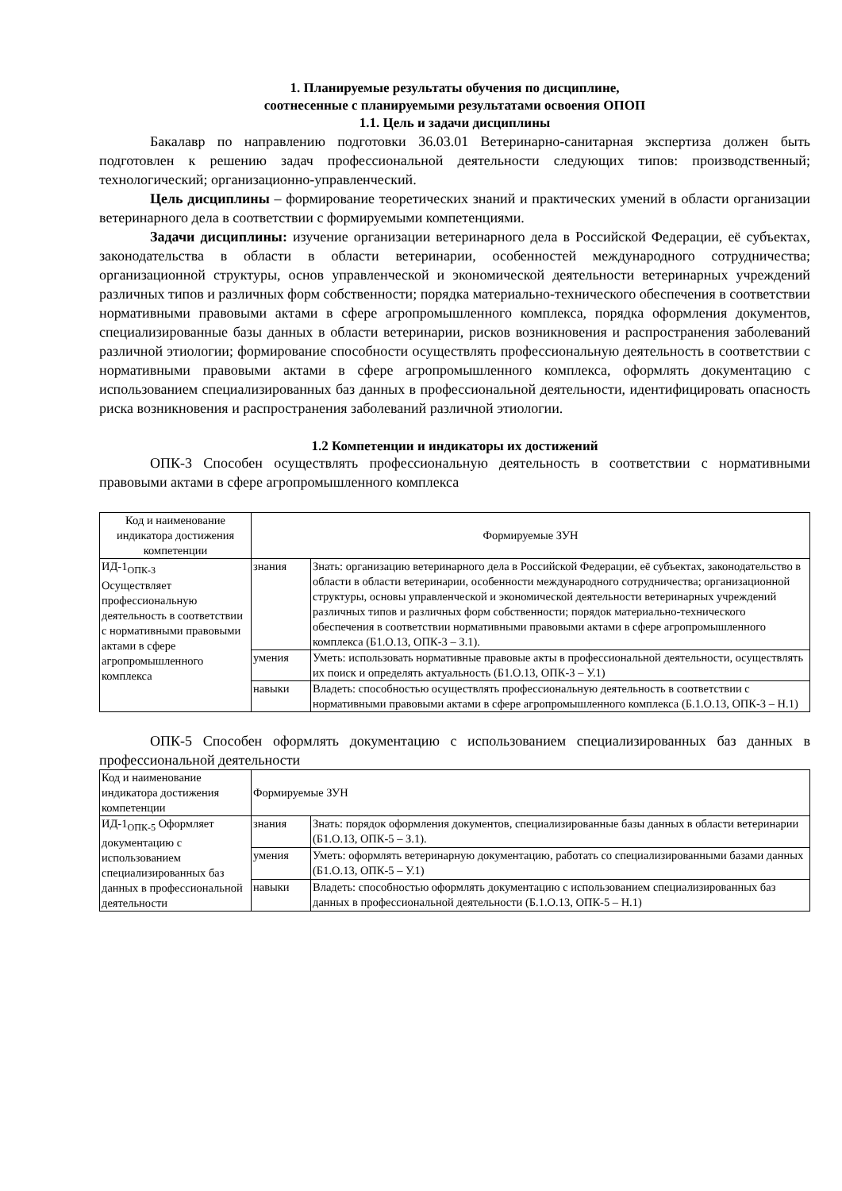1. Планируемые результаты обучения по дисциплине,
соотнесенные с планируемыми результатами освоения ОПОП
1.1. Цель и задачи дисциплины
Бакалавр по направлению подготовки 36.03.01 Ветеринарно-санитарная экспертиза должен быть подготовлен к решению задач профессиональной деятельности следующих типов: производственный; технологический; организационно-управленческий.
Цель дисциплины – формирование теоретических знаний и практических умений в области организации ветеринарного дела в соответствии с формируемыми компетенциями.
Задачи дисциплины: изучение организации ветеринарного дела в Российской Федерации, её субъектах, законодательства в области в области ветеринарии, особенностей международного сотрудничества; организационной структуры, основ управленческой и экономической деятельности ветеринарных учреждений различных типов и различных форм собственности; порядка материально-технического обеспечения в соответствии нормативными правовыми актами в сфере агропромышленного комплекса, порядка оформления документов, специализированные базы данных в области ветеринарии, рисков возникновения и распространения заболеваний различной этиологии; формирование способности осуществлять профессиональную деятельность в соответствии с нормативными правовыми актами в сфере агропромышленного комплекса, оформлять документацию с использованием специализированных баз данных в профессиональной деятельности, идентифицировать опасность риска возникновения и распространения заболеваний различной этиологии.
1.2 Компетенции и индикаторы их достижений
ОПК-3 Способен осуществлять профессиональную деятельность в соответствии с нормативными правовыми актами в сфере агропромышленного комплекса
| Код и наименование индикатора достижения компетенции | Формируемые ЗУН | |
| ИД-1<sub>ОПК-3</sub> Осуществляет профессиональную деятельность в соответствии с нормативными правовыми актами в сфере агропромышленного комплекса | знания | Знать: организацию ветеринарного дела в Российской Федерации, её субъектах, законодательство в области в области ветеринарии, особенности международного сотрудничества; организационной структуры, основы управленческой и экономической деятельности ветеринарных учреждений различных типов и различных форм собственности; порядок материально-технического обеспечения в соответствии нормативными правовыми актами в сфере агропромышленного комплекса (Б1.О.13, ОПК-3 – З.1). |
| | умения | Уметь: использовать нормативные правовые акты в профессиональной деятельности, осуществлять их поиск и определять актуальность (Б1.О.13, ОПК-3 – У.1) |
| | навыки | Владеть: способностью осуществлять профессиональную деятельность в соответствии с нормативными правовыми актами в сфере агропромышленного комплекса (Б.1.О.13, ОПК-3 – Н.1) |
ОПК-5 Способен оформлять документацию с использованием специализированных баз данных в профессиональной деятельности
| Код и наименование индикатора достижения компетенции | Формируемые ЗУН | |
| ИД-1<sub>ОПК-5</sub> Оформляет документацию с использованием специализированных баз данных в профессиональной деятельности | знания | Знать: порядок оформления документов, специализированные базы данных в области ветеринарии (Б1.О.13, ОПК-5 – З.1). |
| | умения | Уметь: оформлять ветеринарную документацию, работать со специализированными базами данных (Б1.О.13, ОПК-5 – У.1) |
| | навыки | Владеть: способностью оформлять документацию с использованием специализированных баз данных в профессиональной деятельности (Б.1.О.13, ОПК-5 – Н.1) |